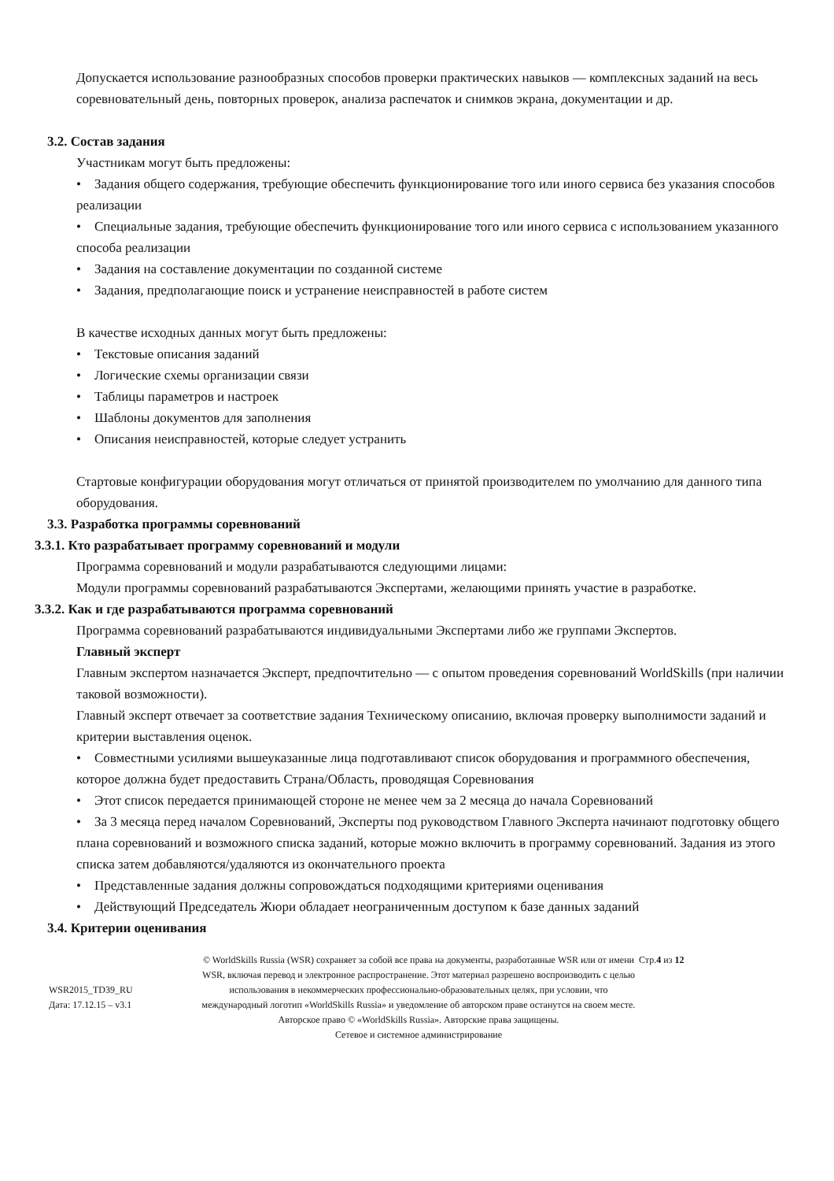Допускается использование разнообразных способов проверки практических навыков — комплексных заданий на весь соревновательный день, повторных проверок, анализа распечаток и снимков экрана, документации и др.
3.2. Состав задания
Участникам могут быть предложены:
• Задания общего содержания, требующие обеспечить функционирование того или иного сервиса без указания способов реализации
• Специальные задания, требующие обеспечить функционирование того или иного сервиса с использованием указанного способа реализации
• Задания на составление документации по созданной системе
• Задания, предполагающие поиск и устранение неисправностей в работе систем
В качестве исходных данных могут быть предложены:
• Текстовые описания заданий
• Логические схемы организации связи
• Таблицы параметров и настроек
• Шаблоны документов для заполнения
• Описания неисправностей, которые следует устранить
Стартовые конфигурации оборудования могут отличаться от принятой производителем по умолчанию для данного типа оборудования.
3.3. Разработка программы соревнований
3.3.1. Кто разрабатывает программу соревнований и модули
Программа соревнований и модули разрабатываются следующими лицами:
Модули программы соревнований разрабатываются Экспертами, желающими принять участие в разработке.
3.3.2. Как и где разрабатываются программа соревнований
Программа соревнований разрабатываются индивидуальными Экспертами либо же группами Экспертов.
Главный эксперт
Главным экспертом назначается Эксперт, предпочтительно — с опытом проведения соревнований WorldSkills (при наличии таковой возможности).
Главный эксперт отвечает за соответствие задания Техническому описанию, включая проверку выполнимости заданий и критерии выставления оценок.
• Совместными усилиями вышеуказанные лица подготавливают список оборудования и программного обеспечения, которое должна будет предоставить Страна/Область, проводящая Соревнования
• Этот список передается принимающей стороне не менее чем за 2 месяца до начала Соревнований
• За 3 месяца перед началом Соревнований, Эксперты под руководством Главного Эксперта начинают подготовку общего плана соревнований и возможного списка заданий, которые можно включить в программу соревнований. Задания из этого списка затем добавляются/удаляются из окончательного проекта
• Представленные задания должны сопровождаться подходящими критериями оценивания
• Действующий Председатель Жюри обладает неограниченным доступом к базе данных заданий
3.4. Критерии оценивания
WSR2015_TD39_RU
Дата: 17.12.15 – v3.1
© WorldSkills Russia (WSR) сохраняет за собой все права на документы, разработанные WSR или от имени WSR, включая перевод и электронное распространение. Этот материал разрешено воспроизводить с целью использования в некоммерческих профессионально-образовательных целях, при условии, что международный логотип «WorldSkills Russia» и уведомление об авторском праве останутся на своем месте.
Авторское право © «WorldSkills Russia». Авторские права защищены.
Сетевое и системное администрирование
Стр.4 из 12